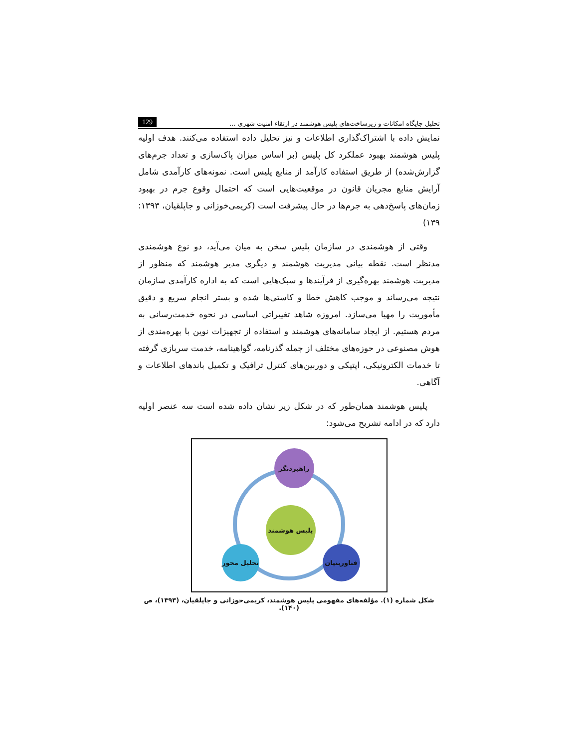تحلیل جایگاه امکانات و زیرساخت‌های پلیس هوشمند در ارتقاء امنیت شهری ... 129
نمایش داده با اشتراک‌گذاری اطلاعات و نیز تحلیل داده استفاده می‌کنند. هدف اولیه پلیس هوشمند بهبود عملکرد کل پلیس (بر اساس میزان پاک‌سازی و تعداد جرم‌های گزارش‌شده) از طریق استفاده کارآمد از منابع پلیس است. نمونه‌های کارآمدی شامل آرایش منابع مجریان قانون در موقعیت‌هایی است که احتمال وقوع جرم در بهبود زمان‌های پاسخ‌دهی به جرم‌ها در حال پیشرفت است (کریمی‌خوزانی و جاپلقیان، ۱۳۹۳: ۱۳۹)
وقتی از هوشمندی در سازمان پلیس سخن به میان می‌آید، دو نوع هوشمندی مدنظر است. نقطه بیانی مدیریت هوشمند و دیگری مدیر هوشمند که منظور از مدیریت هوشمند بهره‌گیری از فرآیندها و سبک‌هایی است که به اداره کارآمدی سازمان نتیجه می‌رساند و موجب کاهش خطا و کاستی‌ها شده و بستر انجام سریع و دقیق مأموریت را مهیا می‌سازد. امروزه شاهد تغییراتی اساسی در نحوه خدمت‌رسانی به مردم هستیم. از ایجاد سامانه‌های هوشمند و استفاده از تجهیزات نوین با بهره‌مندی از هوش مصنوعی در حوزه‌های مختلف از جمله گذرنامه، گواهینامه، خدمت سربازی گرفته تا خدمات الکترونیکی، اپتیکی و دوربین‌های کنترل ترافیک و تکمیل باندهای اطلاعات و آگاهی.
پلیس هوشمند همان‌طور که در شکل زیر نشان داده شده است سه عنصر اولیه دارد که در ادامه تشریح می‌شود:
راهبردنگر
پلیس هوشمند
تحلیل محور
فناوربنیان
شکل شماره (۱). مؤلفه‌های مفهومی پلیس هوشمند، کریمی‌خوزانی و جاپلقیان، (۱۳۹۳)، ص (۱۴۰).